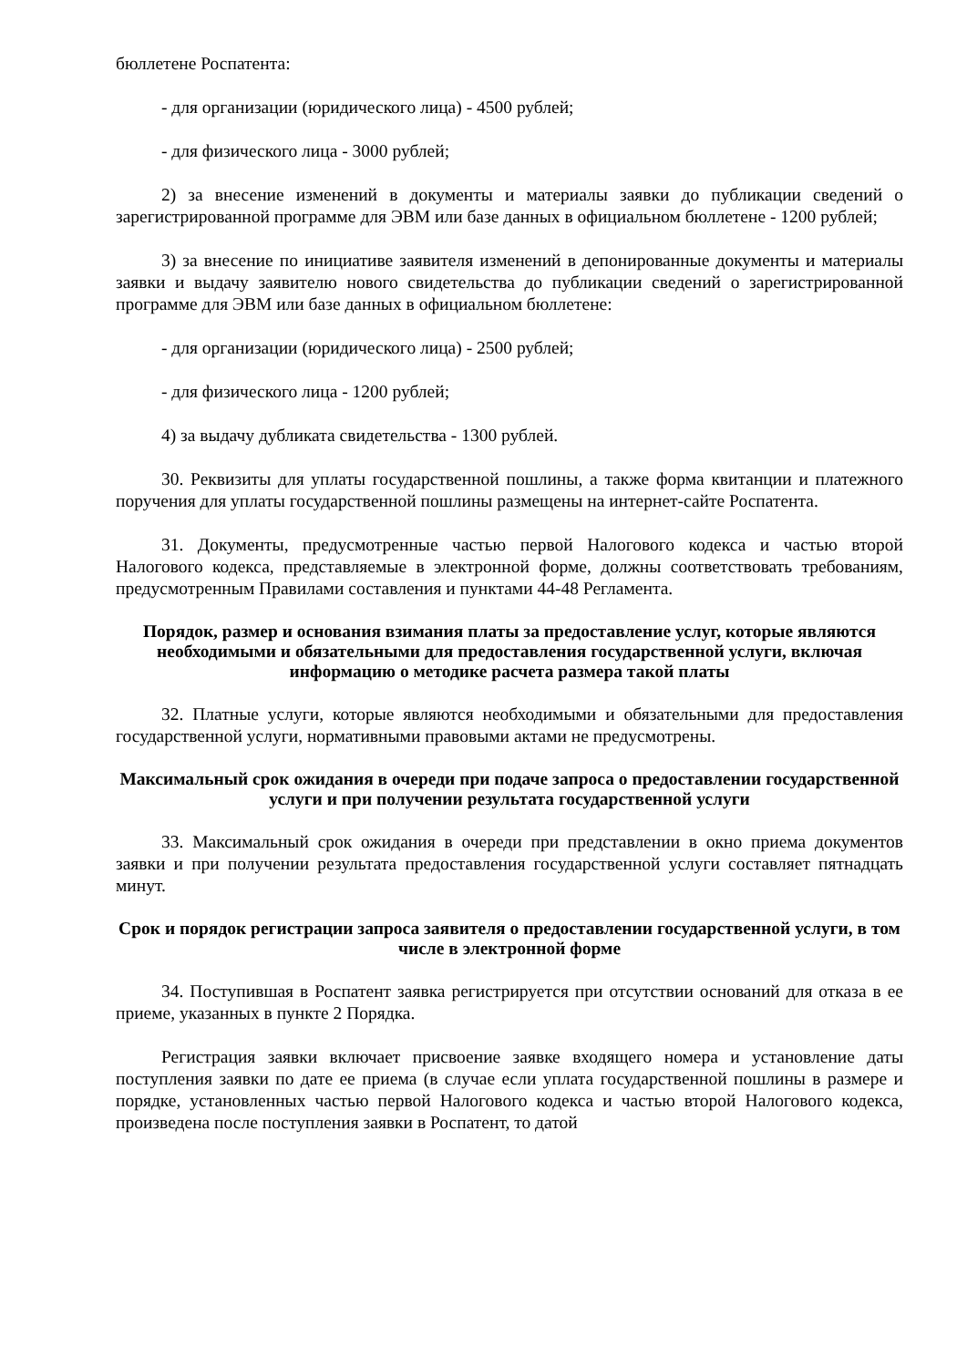бюллетене Роспатента:
- для организации (юридического лица) - 4500 рублей;
- для физического лица - 3000 рублей;
2) за внесение изменений в документы и материалы заявки до публикации сведений о зарегистрированной программе для ЭВМ или базе данных в официальном бюллетене - 1200 рублей;
3) за внесение по инициативе заявителя изменений в депонированные документы и материалы заявки и выдачу заявителю нового свидетельства до публикации сведений о зарегистрированной программе для ЭВМ или базе данных в официальном бюллетене:
- для организации (юридического лица) - 2500 рублей;
- для физического лица - 1200 рублей;
4) за выдачу дубликата свидетельства - 1300 рублей.
30. Реквизиты для уплаты государственной пошлины, а также форма квитанции и платежного поручения для уплаты государственной пошлины размещены на интернет-сайте Роспатента.
31. Документы, предусмотренные частью первой Налогового кодекса и частью второй Налогового кодекса, представляемые в электронной форме, должны соответствовать требованиям, предусмотренным Правилами составления и пунктами 44-48 Регламента.
Порядок, размер и основания взимания платы за предоставление услуг, которые являются необходимыми и обязательными для предоставления государственной услуги, включая информацию о методике расчета размера такой платы
32. Платные услуги, которые являются необходимыми и обязательными для предоставления государственной услуги, нормативными правовыми актами не предусмотрены.
Максимальный срок ожидания в очереди при подаче запроса о предоставлении государственной услуги и при получении результата государственной услуги
33. Максимальный срок ожидания в очереди при представлении в окно приема документов заявки и при получении результата предоставления государственной услуги составляет пятнадцать минут.
Срок и порядок регистрации запроса заявителя о предоставлении государственной услуги, в том числе в электронной форме
34. Поступившая в Роспатент заявка регистрируется при отсутствии оснований для отказа в ее приеме, указанных в пункте 2 Порядка.
Регистрация заявки включает присвоение заявке входящего номера и установление даты поступления заявки по дате ее приема (в случае если уплата государственной пошлины в размере и порядке, установленных частью первой Налогового кодекса и частью второй Налогового кодекса, произведена после поступления заявки в Роспатент, то датой